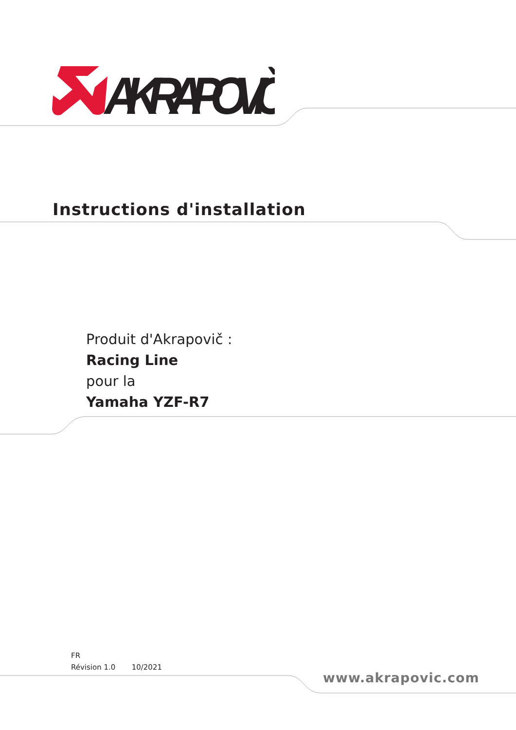AKRAPOVIČ
Instructions d'installation
Produit d'Akrapovič :
Racing Line
pour la
Yamaha YZF-R7
FR
Révision 1.0 10/2021
www.akrapovic.com